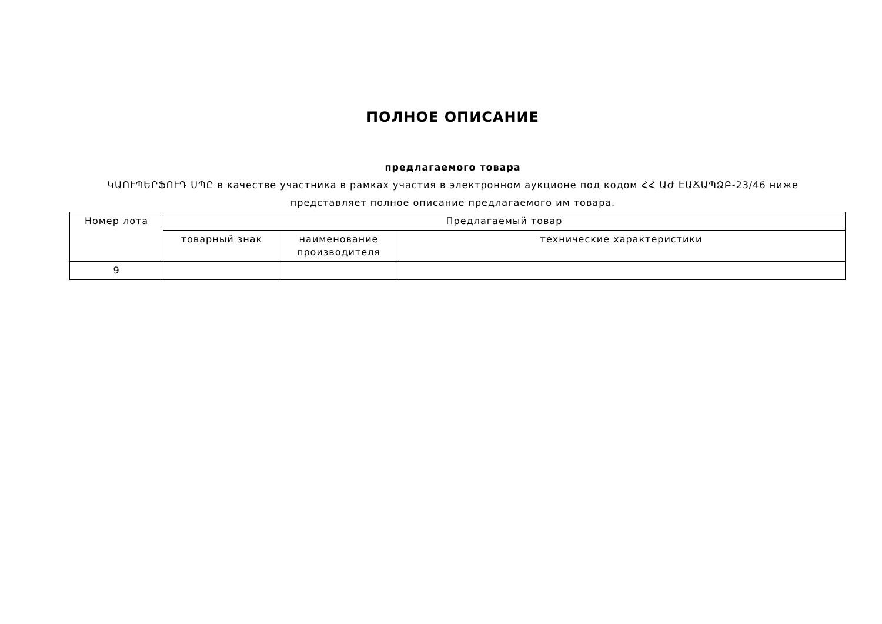ПОЛНОЕ ОПИСАНИЕ
предлагаемого товара
ԿԱՈՒՊԵՐՖՈՒԴ ՍՊԸ в качестве участника в рамках участия в электронном аукционе под кодом ՀՀ ԱԺ ԷԱՃԱՊՁԲ-23/46 ниже представляет полное описание предлагаемого им товара.
| Номер лота | Предлагаемый товар | | |
| --- | --- | --- | --- |
| | товарный знак | наименование производителя | технические характеристики |
| 9 | | | |